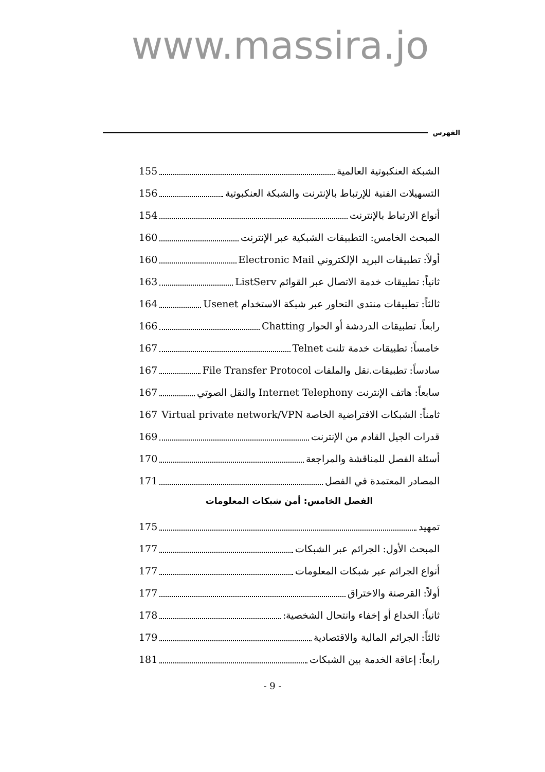www.massira.jo
الفهرس
الشبكة العنكبوتية العالمية 155
التسهيلات الفنية للإرتباط بالإنترنت والشبكة العنكبوتية 156
أنواع الارتباط بالإنترنت 154
المبحث الخامس: التطبيقات الشبكية عبر الإنترنت 160
أولاً: تطبيقات البريد الإلكتروني Electronic Mail 160
ثانياً: تطبيقات خدمة الاتصال عبر القوائم ListServ 163
ثالثاً: تطبيقات منتدى التحاور عبر شبكة الاستخدام Usenet 164
رابعاً. تطبيقات الدردشة أو الحوار Chatting 166
خامساً: تطبيقات خدمة تلنت Telnet 167
سادساً: تطبيقات.نقل والملفات File Transfer Protocol 167
سابعاً: هاتف الإنترنت Internet Telephony والنقل الصوتي 167
ثامناً: الشبكات الافتراضية الخاصة Virtual private network/VPN 167
قدرات الجيل القادم من الإنترنت 169
أسئلة الفصل للمناقشة والمراجعة 170
المصادر المعتمدة في الفصل 171
الفصل الخامس: أمن شبكات المعلومات
تمهيد 175
المبحث الأول: الجرائم عبر الشبكات 177
أنواع الجرائم عبر شبكات المعلومات 177
أولاً: القرصنة والاختراق 177
ثانياً: الخداع أو إخفاء وانتحال الشخصية: 178
ثالثاً: الجرائم المالية والاقتصادية 179
رابعاً: إعاقة الخدمة بين الشبكات 181
- 9 -